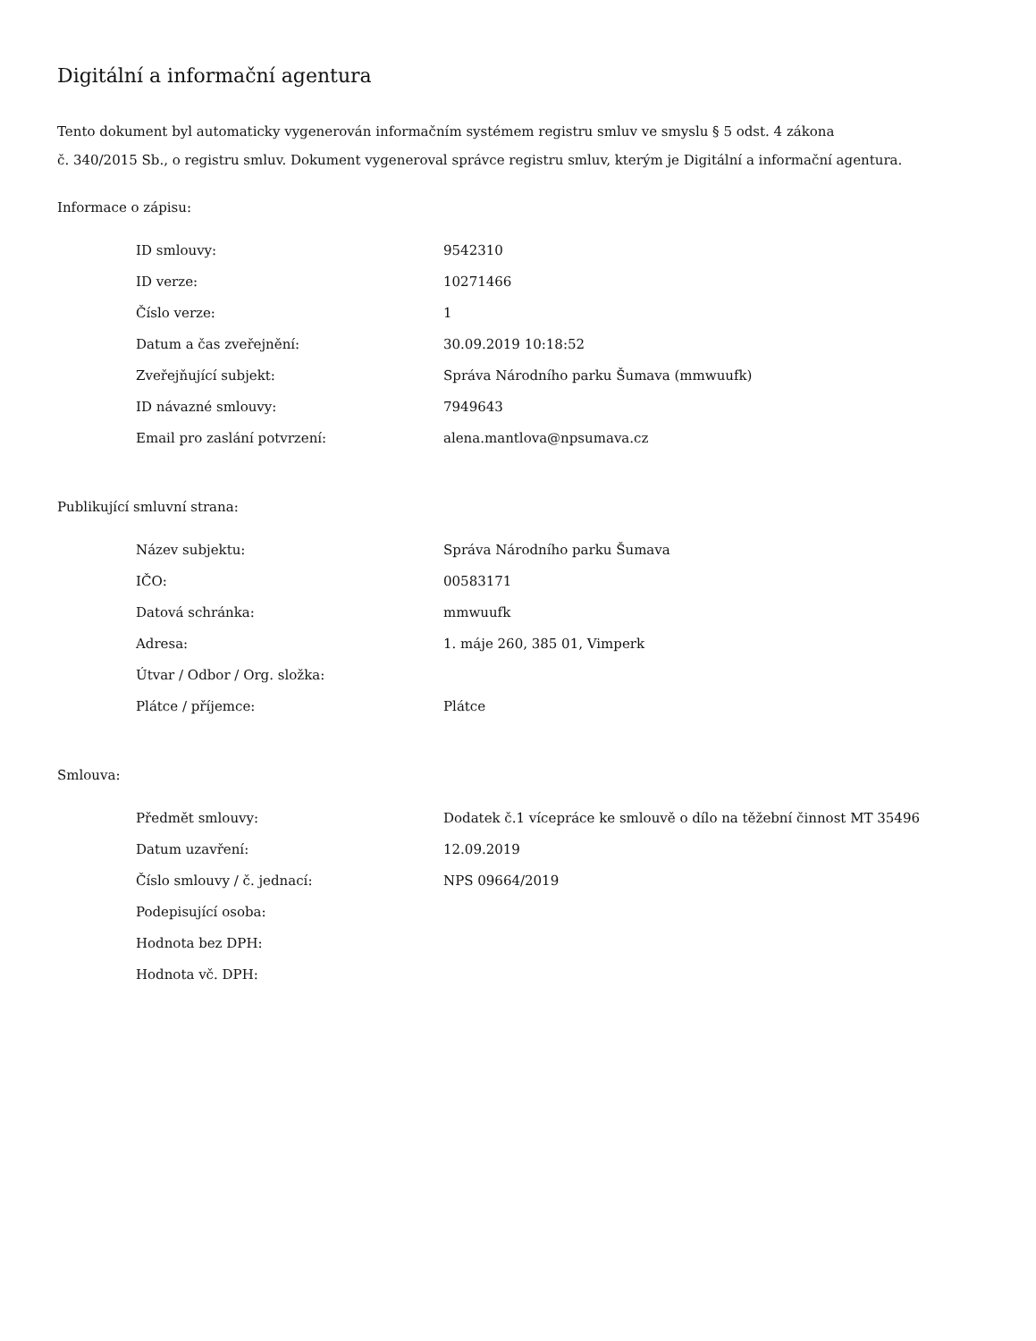Digitální a informační agentura
Tento dokument byl automaticky vygenerován informačním systémem registru smluv ve smyslu § 5 odst. 4 zákona
č. 340/2015 Sb., o registru smluv. Dokument vygeneroval správce registru smluv, kterým je Digitální a informační agentura.
Informace o zápisu:
| ID smlouvy: | 9542310 |
| ID verze: | 10271466 |
| Číslo verze: | 1 |
| Datum a čas zveřejnění: | 30.09.2019 10:18:52 |
| Zveřejňující subjekt: | Správa Národního parku Šumava (mmwuufk) |
| ID návazné smlouvy: | 7949643 |
| Email pro zaslání potvrzení: | alena.mantlova@npsumava.cz |
Publikující smluvní strana:
| Název subjektu: | Správa Národního parku Šumava |
| IČO: | 00583171 |
| Datová schránka: | mmwuufk |
| Adresa: | 1. máje 260, 385 01, Vimperk |
| Útvar / Odbor / Org. složka: | |
| Plátce / příjemce: | Plátce |
Smlouva:
| Předmět smlouvy: | Dodatek č.1 vícepráce ke smlouvě o dílo na těžební činnost MT 35496 |
| Datum uzavření: | 12.09.2019 |
| Číslo smlouvy / č. jednací: | NPS 09664/2019 |
| Podepisující osoba: | |
| Hodnota bez DPH: | |
| Hodnota vč. DPH: | |